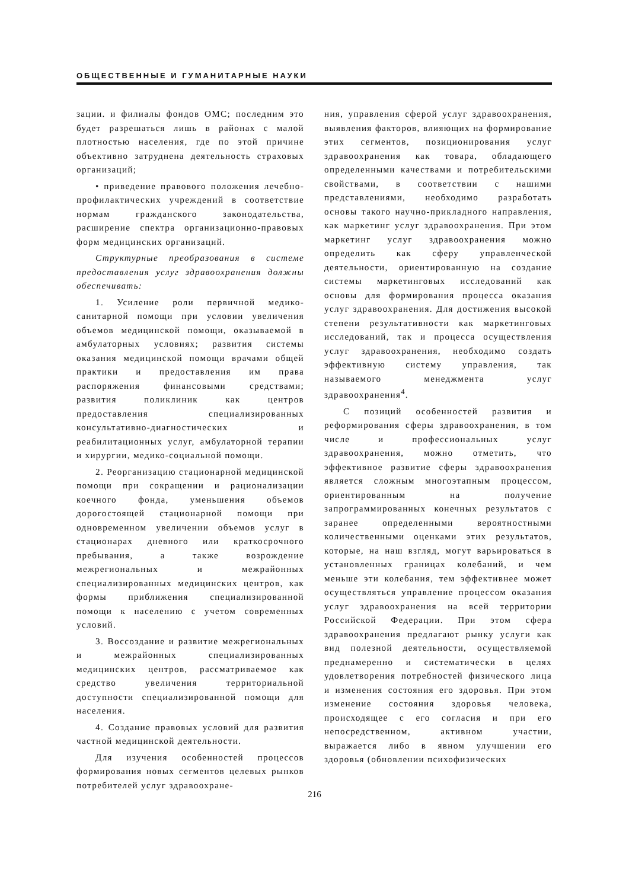ОБЩЕСТВЕННЫЕ И ГУМАНИТАРНЫЕ НАУКИ
зации. и филиалы фондов ОМС; последним это будет разрешаться лишь в районах с малой плотностью населения, где по этой причине объективно затруднена деятельность страховых организаций;
• приведение правового положения лечебно-профилактических учреждений в соответствие нормам гражданского законодательства, расширение спектра организационно-правовых форм медицинских организаций.
Структурные преобразования в системе предоставления услуг здравоохранения должны обеспечивать:
1. Усиление роли первичной медико-санитарной помощи при условии увеличения объемов медицинской помощи, оказываемой в амбулаторных условиях; развития системы оказания медицинской помощи врачами общей практики и предоставления им права распоряжения финансовыми средствами; развития поликлиник как центров предоставления специализированных консультативно-диагностических и реабилитационных услуг, амбулаторной терапии и хирургии, медико-социальной помощи.
2. Реорганизацию стационарной медицинской помощи при сокращении и рационализации коечного фонда, уменьшения объемов дорогостоящей стационарной помощи при одновременном увеличении объемов услуг в стационарах дневного или краткосрочного пребывания, а также возрождение межрегиональных и межрайонных специализированных медицинских центров, как формы приближения специализированной помощи к населению с учетом современных условий.
3. Воссоздание и развитие межрегиональных и межрайонных специализированных медицинских центров, рассматриваемое как средство увеличения территориальной доступности специализированной помощи для населения.
4. Создание правовых условий для развития частной медицинской деятельности.
Для изучения особенностей процессов формирования новых сегментов целевых рынков потребителей услуг здравоохране-
ния, управления сферой услуг здравоохранения, выявления факторов, влияющих на формирование этих сегментов, позиционирования услуг здравоохранения как товара, обладающего определенными качествами и потребительскими свойствами, в соответствии с нашими представлениями, необходимо разработать основы такого научно-прикладного направления, как маркетинг услуг здравоохранения. При этом маркетинг услуг здравоохранения можно определить как сферу управленческой деятельности, ориентированную на создание системы маркетинговых исследований как основы для формирования процесса оказания услуг здравоохранения. Для достижения высокой степени результативности как маркетинговых исследований, так и процесса осуществления услуг здравоохранения, необходимо создать эффективную систему управления, так называемого менеджмента услуг здравоохранения<sup>4</sup>.
С позиций особенностей развития и реформирования сферы здравоохранения, в том числе и профессиональных услуг здравоохранения, можно отметить, что эффективное развитие сферы здравоохранения является сложным многоэтапным процессом, ориентированным на получение запрограммированных конечных результатов с заранее определенными вероятностными количественными оценками этих результатов, которые, на наш взгляд, могут варьироваться в установленных границах колебаний, и чем меньше эти колебания, тем эффективнее может осуществляться управление процессом оказания услуг здравоохранения на всей территории Российской Федерации. При этом сфера здравоохранения предлагают рынку услуги как вид полезной деятельности, осуществляемой преднамеренно и систематически в целях удовлетворения потребностей физического лица и изменения состояния его здоровья. При этом изменение состояния здоровья человека, происходящее с его согласия и при его непосредственном, активном участии, выражается либо в явном улучшении его здоровья (обновлении психофизических
216